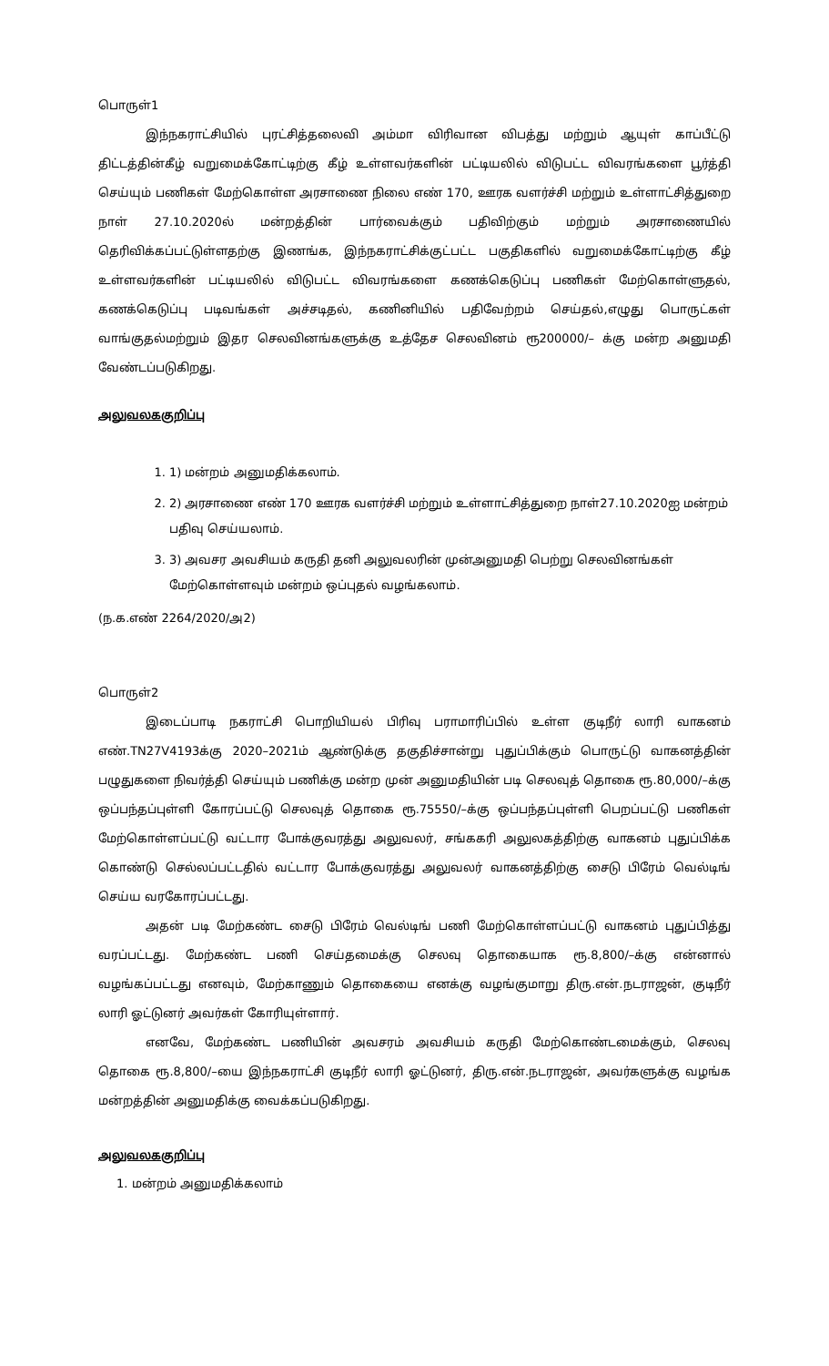பொருள்1
இந்நகராட்சியில் புரட்சித்தலைவி அம்மா விரிவான விபத்து மற்றும் ஆயுள் காப்பீட்டு திட்டத்தின்கீழ் வறுமைக்கோட்டிற்கு கீழ் உள்ளவர்களின் பட்டியலில் விடுபட்ட விவரங்களை பூர்த்தி செய்யும் பணிகள் மேற்கொள்ள அரசாணை நிலை எண் 170, ஊரக வளர்ச்சி மற்றும் உள்ளாட்சித்துறை நாள் 27.10.2020ல் மன்றத்தின் பார்வைக்கும் பதிவிற்கும் மற்றும் அரசாணையில் தெரிவிக்கப்பட்டுள்ளதற்கு இணங்க, இந்நகராட்சிக்குட்பட்ட பகுதிகளில் வறுமைக்கோட்டிற்கு கீழ் உள்ளவர்களின் பட்டியலில் விடுபட்ட விவரங்களை கணக்கெடுப்பு பணிகள் மேற்கொள்ளுதல், கணக்கெடுப்பு படிவங்கள் அச்சடிதல், கணினியில் பதிவேற்றம் செய்தல்,எழுது பொருட்கள் வாங்குதல்மற்றும் இதர செலவினங்களுக்கு உத்தேச செலவினம் ரூ200000/– க்கு மன்ற அனுமதி வேண்டப்படுகிறது.
அலுவலககுறிப்பு
1. 1) மன்றம் அனுமதிக்கலாம்.
2. 2) அரசாணை எண் 170 ஊரக வளர்ச்சி மற்றும் உள்ளாட்சித்துறை நாள்27.10.2020ஐ மன்றம் பதிவு செய்யலாம்.
3. 3) அவசர அவசியம் கருதி தனி அலுவலரின் முன்அனுமதி பெற்று செலவினங்கள் மேற்கொள்ளவும் மன்றம் ஒப்புதல் வழங்கலாம்.
(ந.க.எண் 2264/2020/அ2)
பொருள்2
இடைப்பாடி நகராட்சி பொறியியல் பிரிவு பராமாரிப்பில் உள்ள குடிநீர் லாரி வாகனம் எண்.TN27V4193க்கு 2020–2021ம் ஆண்டுக்கு தகுதிச்சான்று புதுப்பிக்கும் பொருட்டு வாகனத்தின் பழுதுகளை நிவர்த்தி செய்யும் பணிக்கு மன்ற முன் அனுமதியின் படி செலவுத் தொகை ரூ.80,000/–க்கு ஒப்பந்தப்புள்ளி கோரப்பட்டு செலவுத் தொகை ரூ.75550/–க்கு ஒப்பந்தப்புள்ளி பெறப்பட்டு பணிகள் மேற்கொள்ளப்பட்டு வட்டார போக்குவரத்து அலுவலர், சங்ககரி அலுலகத்திற்கு வாகனம் புதுப்பிக்க கொண்டு செல்லப்பட்டதில் வட்டார போக்குவரத்து அலுவலர் வாகனத்திற்கு சைடு பிரேம் வெல்டிங் செய்ய வரகோரப்பட்டது.
அதன் படி மேற்கண்ட சைடு பிரேம் வெல்டிங் பணி மேற்கொள்ளப்பட்டு வாகனம் புதுப்பித்து வரப்பட்டது. மேற்கண்ட பணி செய்தமைக்கு செலவு தொகையாக ரூ.8,800/–க்கு என்னால் வழங்கப்பட்டது எனவும், மேற்காணும் தொகையை எனக்கு வழங்குமாறு திரு.என்.நடராஜன், குடிநீர் லாரி ஓட்டுனர் அவர்கள் கோரியுள்ளார்.
எனவே, மேற்கண்ட பணியின் அவசரம் அவசியம் கருதி மேற்கொண்டமைக்கும், செலவு தொகை ரூ.8,800/–யை இந்நகராட்சி குடிநீர் லாரி ஓட்டுனர், திரு.என்.நடராஜன், அவர்களுக்கு வழங்க மன்றத்தின் அனுமதிக்கு வைக்கப்படுகிறது.
அலுவலககுறிப்பு
1. மன்றம் அனுமதிக்கலாம்